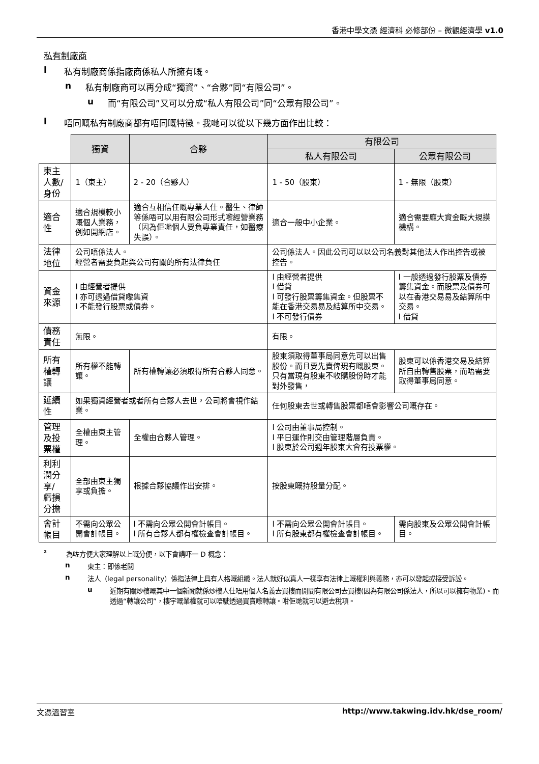香港中學文憑 經濟科 必修部份 – 微觀經濟學 v1.0
私有制廠商
l 私有制廠商係指廠商係私人所擁有嘅。
n 私有制廠商可以再分成“獨資”、“合夥”同“有限公司”。
u 而“有限公司”又可以分成“私人有限公司”同“公眾有限公司”。
l 唔同嘅私有制廠商都有唔同嘅特徵。我哋可以從以下幾方面作出比較：
| | 獨資 | 合夥 | 有限公司 | |
| | | | 私人有限公司 | 公眾有限公司 |
| 東主人數/身份 | 1（東主） | 2 - 20（合夥人） | 1 - 50（股東） | 1 - 無限（股東） |
| 適合性 | 適合規模較小嘅個人業務，例如開網店。 | 適合互相信任嘅專業人仕。醫生、律師等係唔可以用有限公司形式嚟經營業務（因為佢哋個人要負專業責任，如醫療失誤）。 | 適合一般中小企業。 | 適合需要龐大資金嘅大規摸機構。 |
| 法律地位 | 公司唔係法人。 經營者需要負起與公司有關的所有法律負任 | | 公司係法人。因此公司可以以公司名義對其他法人作出控告或被控告。 | |
| 資金來源 | l 由經營者提供 l 亦可透過借貸嚟集資 l 不能發行股票或債券。 | | l 由經營者提供 l 借貸 l 可發行股票籌集資金。但股票不能在香港交易易及結算所中交易。 l 不可發行債券 | l 一般透過發行股票及債券籌集資金。而股票及債券可以在香港交易易及結算所中交易。 l 借貸 |
| 債務責任 | 無限。 | | 有限。 | |
| 所有權轉讓 | 所有權不能轉讓。 | 所有權轉讓必須取得所有合夥人同意。 | 股東須取得董事局同意先可以出售股份。而且要先賣俾現有嘅股東。只有當現有股東不收購股份時才能對外發售， | 股東可以係香港交易及結算所自由轉售股票，而唔需要取得董事局同意。 |
| 延續性 | 如果獨資經營者或者所有合夥人去世，公司將會視作結業。 | | 任何股東去世或轉售股票都唔會影響公司嘅存在。 | |
| 管理及投票權 | 全權由東主管理。 | 全權由合夥人管理。 | l 公司由董事局控制。 l 平日運作則交由管理階層負責。 l 股東於公司週年股東大會有投票權。 | |
| 利利潤分享/ 虧損分擔 | 全部由東主獨享或負擔。 | 根據合夥協議作出安排。 | 按股東嘅持股量分配。 | |
| 會計帳目 | 不需向公眾公開會計帳目。 | l 不需向公眾公開會計帳目。 l 所有合夥人都有權檢查會計帳目。 | l 不需向公眾公開會計帳目。 l 所有股東都有權檢查會計帳目。 | 需向股東及公眾公開會計帳目。 |
² 為咗方便大家理解以上嘅分便，以下會講吓一 D 概念：
n 東主：即係老闆
n 法人（legal personality）係指法律上具有人格嘅組織。法人就好似真人一樣享有法律上嘅權利與義務，亦可以發起或接受訴訟。
u 近期有關炒樓嘅其中一個新聞就係炒樓人仕唔用個人名義去買樓而開間有限公司去買樓(因為有限公司係法人，所以可以擁有物業)。而透過“轉讓公司”，樓宇嘅業權就可以唔駛透過買賣嚟轉讓。咁佢哋就可以避去稅項。
文憑溫習室 http://www.takwing.idv.hk/dse_room/